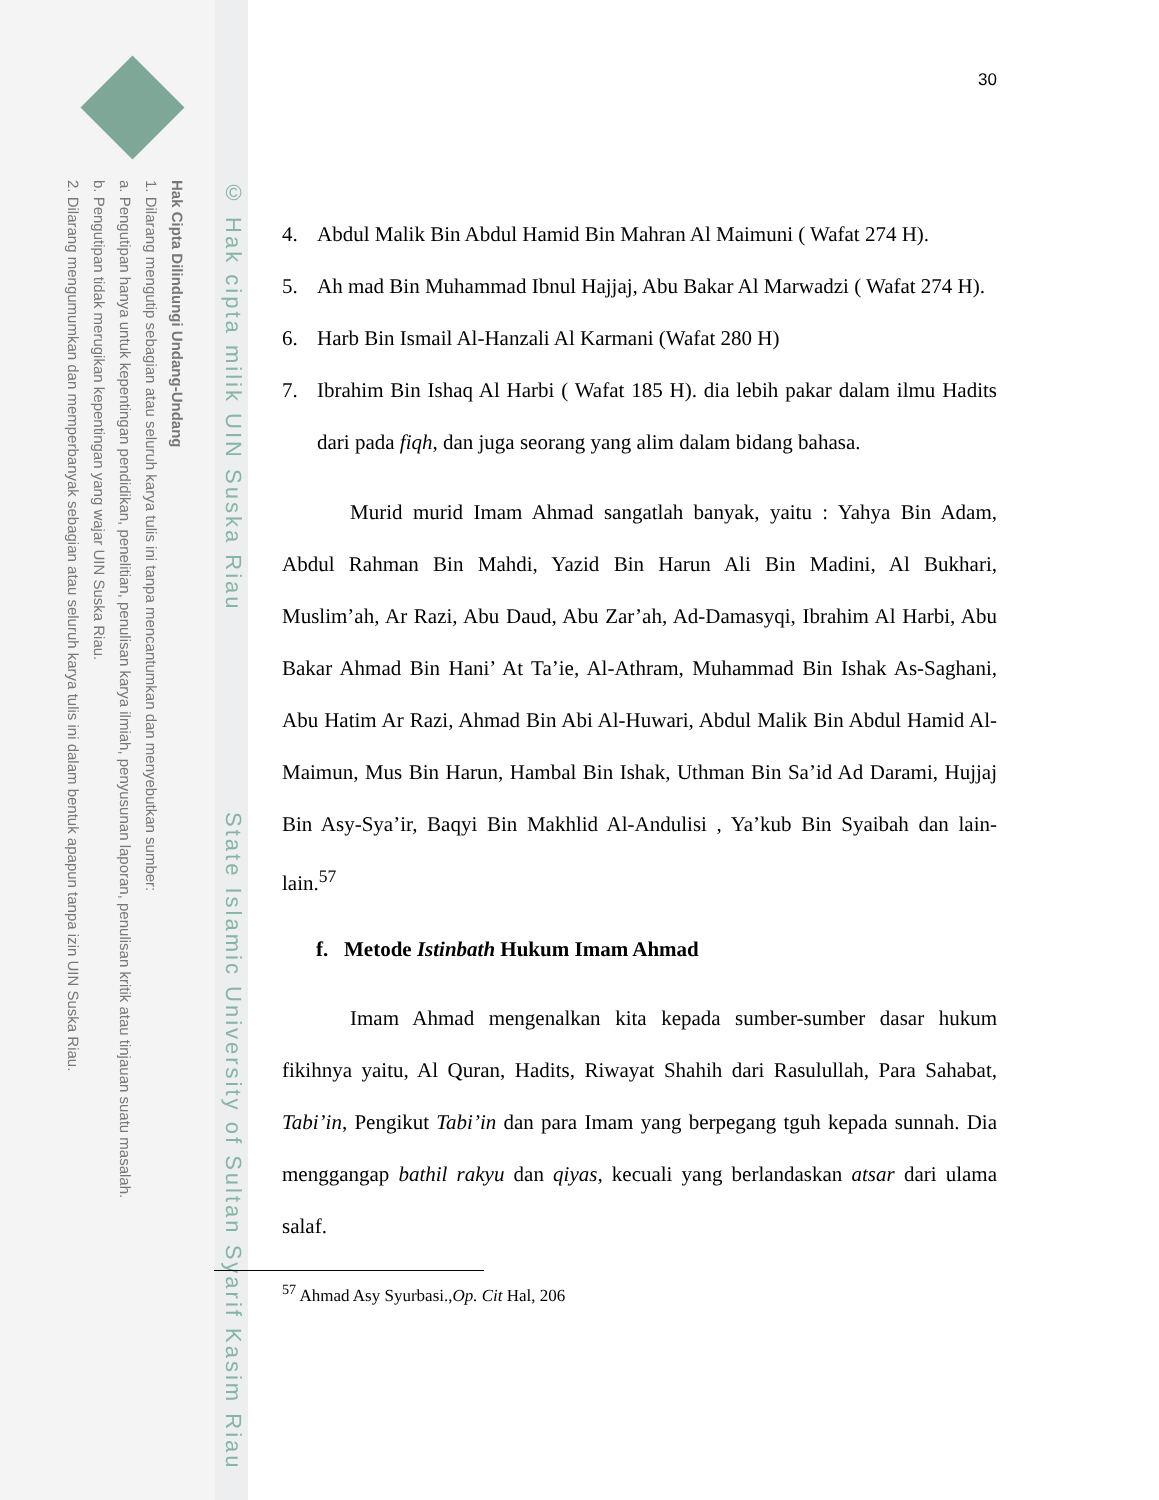Hak Cipta Dilindungi Undang-Undang
1. Dilarang mengutip sebagian atau seluruh karya tulis ini tanpa mencantumkan dan menyebutkan sumber:
a. Pengutipan hanya untuk kepentingan pendidikan, penelitian, penulisan karya ilmiah, penyusunan laporan, penulisan kritik atau tinjauan suatu masalah.
b. Pengutipan tidak merugikan kepentingan yang wajar UIN Suska Riau.
2. Dilarang mengumumkan dan memperbanyak sebagian atau seluruh karya tulis ini dalam bentuk apapun tanpa izin UIN Suska Riau.
© Hak cipta milik UIN Suska Riau State Islamic University of Sultan Syarif Kasim Riau
30
4. Abdul Malik Bin Abdul Hamid Bin Mahran Al Maimuni ( Wafat 274 H).
5. Ah mad Bin Muhammad Ibnul Hajjaj, Abu Bakar Al Marwadzi ( Wafat 274 H).
6. Harb Bin Ismail Al-Hanzali Al Karmani (Wafat 280 H)
7. Ibrahim Bin Ishaq Al Harbi ( Wafat 185 H). dia lebih pakar dalam ilmu Hadits dari pada fiqh, dan juga seorang yang alim dalam bidang bahasa.
Murid murid Imam Ahmad sangatlah banyak, yaitu : Yahya Bin Adam, Abdul Rahman Bin Mahdi, Yazid Bin Harun Ali Bin Madini, Al Bukhari, Muslim’ah, Ar Razi, Abu Daud, Abu Zar’ah, Ad-Damasyqi, Ibrahim Al Harbi, Abu Bakar Ahmad Bin Hani’ At Ta’ie, Al-Athram, Muhammad Bin Ishak As-Saghani, Abu Hatim Ar Razi, Ahmad Bin Abi Al-Huwari, Abdul Malik Bin Abdul Hamid Al-Maimun, Mus Bin Harun, Hambal Bin Ishak, Uthman Bin Sa’id Ad Darami, Hujjaj Bin Asy-Sya’ir, Baqyi Bin Makhlid Al-Andulisi , Ya’kub Bin Syaibah dan lain-lain.<sup>57</sup>
f. Metode Istinbath Hukum Imam Ahmad
Imam Ahmad mengenalkan kita kepada sumber-sumber dasar hukum fikihnya yaitu, Al Quran, Hadits, Riwayat Shahih dari Rasulullah, Para Sahabat, Tabi’in, Pengikut Tabi’in dan para Imam yang berpegang tguh kepada sunnah. Dia menggangap bathil rakyu dan qiyas, kecuali yang berlandaskan atsar dari ulama salaf.
<sup>57</sup> Ahmad Asy Syurbasi.,Op. Cit Hal, 206